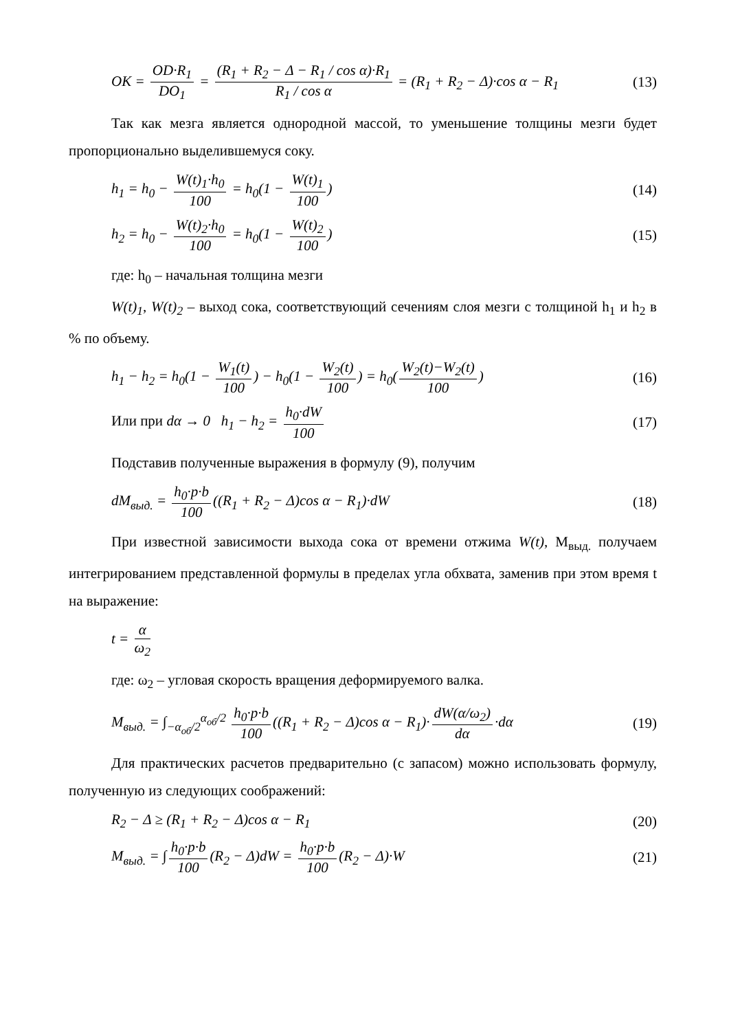OK = OD·R<sub>1</sub> DO<sub>1</sub> = (R<sub>1</sub> + R<sub>2</sub> − Δ − R<sub>1</sub> / cos α)·R<sub>1</sub> R<sub>1</sub> / cos α = (R<sub>1</sub> + R<sub>2</sub> − Δ)·cos α − R<sub>1</sub>
(13)
Так как мезга является однородной массой, то уменьшение толщины мезги будет пропорционально выделившемуся соку.
h<sub>1</sub> = h<sub>0</sub> − W(t)<sub>1</sub>·h<sub>0</sub> 100 = h<sub>0</sub>(1 − W(t)<sub>1</sub> 100)
(14)
h<sub>2</sub> = h<sub>0</sub> − W(t)<sub>2</sub>·h<sub>0</sub> 100 = h<sub>0</sub>(1 − W(t)<sub>2</sub> 100)
(15)
где: h<sub>0</sub> – начальная толщина мезги
W(t)<sub>1</sub>, W(t)<sub>2</sub> – выход сока, соответствующий сечениям слоя мезги с толщиной h<sub>1</sub> и h<sub>2</sub> в % по объему.
h<sub>1</sub> − h<sub>2</sub> = h<sub>0</sub>(1 − W<sub>1</sub>(t) 100) − h<sub>0</sub>(1 − W<sub>2</sub>(t) 100) = h<sub>0</sub>(W<sub>2</sub>(t)−W<sub>2</sub>(t) 100)
(16)
Или при dα → 0 h<sub>1</sub> − h<sub>2</sub> = h<sub>0</sub>·dW 100
(17)
Подставив полученные выражения в формулу (9), получим
dM<sub>выд.</sub> = h<sub>0</sub>·p·b 100 ((R<sub>1</sub> + R<sub>2</sub> − Δ)cos α − R<sub>1</sub>)·dW
(18)
При известной зависимости выхода сока от времени отжима W(t), М<sub>выд.</sub> получаем интегрированием представленной формулы в пределах угла обхвата, заменив при этом время t на выражение:
t = α ω<sub>2</sub>
где: ω<sub>2</sub> – угловая скорость вращения деформируемого валка.
M<sub>выд.</sub> = ∫<sub>−α<sub>об</sub>/2</sub><sup>α<sub>об</sub>/2</sup> h<sub>0</sub>·p·b 100 ((R<sub>1</sub> + R<sub>2</sub> − Δ)cos α − R<sub>1</sub>)· dW(α/ω<sub>2</sub>) dα ·dα
(19)
Для практических расчетов предварительно (с запасом) можно использовать формулу, полученную из следующих соображений:
R<sub>2</sub> − Δ ≥ (R<sub>1</sub> + R<sub>2</sub> − Δ)cos α − R<sub>1</sub>
(20)
M<sub>выд.</sub> = ∫ h<sub>0</sub>·p·b 100 (R<sub>2</sub> − Δ)dW = h<sub>0</sub>·p·b 100 (R<sub>2</sub> − Δ)·W
(21)